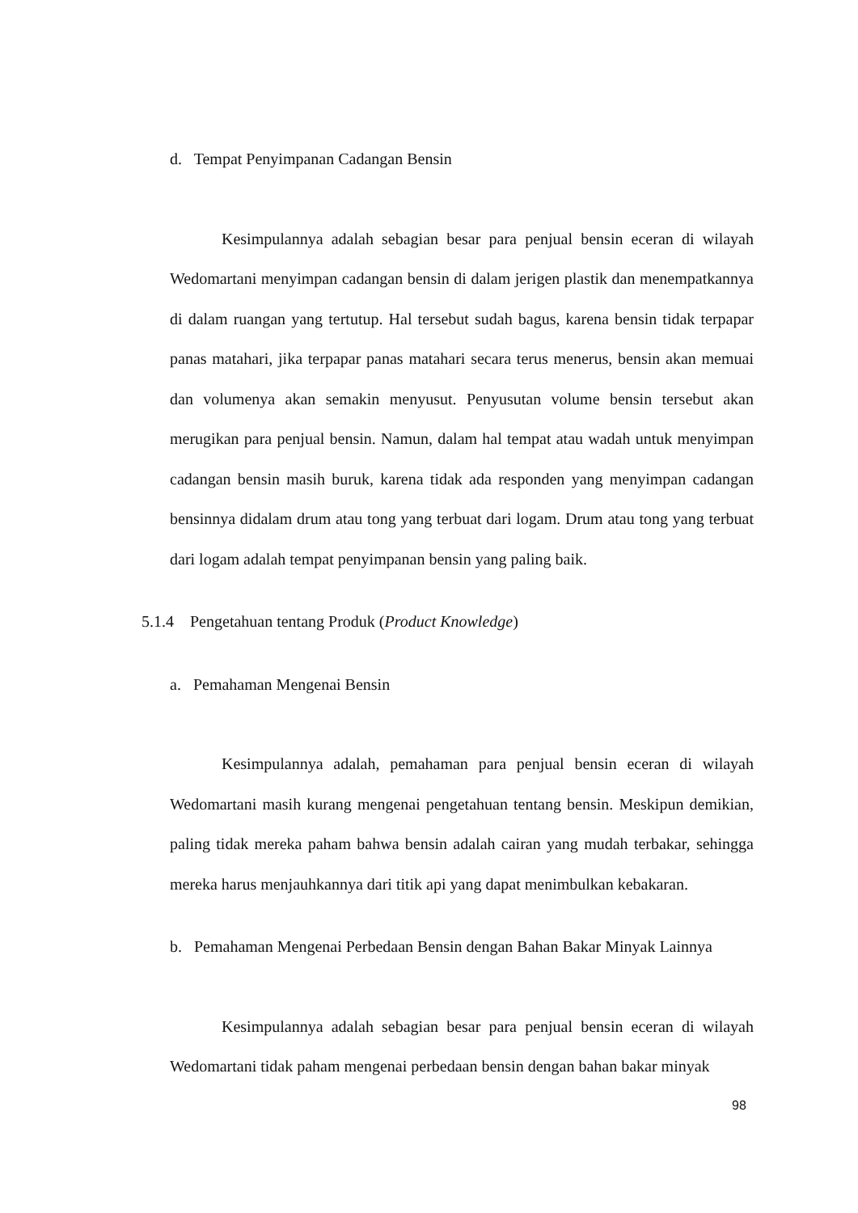d. Tempat Penyimpanan Cadangan Bensin
Kesimpulannya adalah sebagian besar para penjual bensin eceran di wilayah Wedomartani menyimpan cadangan bensin di dalam jerigen plastik dan menempatkannya di dalam ruangan yang tertutup. Hal tersebut sudah bagus, karena bensin tidak terpapar panas matahari, jika terpapar panas matahari secara terus menerus, bensin akan memuai dan volumenya akan semakin menyusut. Penyusutan volume bensin tersebut akan merugikan para penjual bensin. Namun, dalam hal tempat atau wadah untuk menyimpan cadangan bensin masih buruk, karena tidak ada responden yang menyimpan cadangan bensinnya didalam drum atau tong yang terbuat dari logam. Drum atau tong yang terbuat dari logam adalah tempat penyimpanan bensin yang paling baik.
5.1.4 Pengetahuan tentang Produk (Product Knowledge)
a. Pemahaman Mengenai Bensin
Kesimpulannya adalah, pemahaman para penjual bensin eceran di wilayah Wedomartani masih kurang mengenai pengetahuan tentang bensin. Meskipun demikian, paling tidak mereka paham bahwa bensin adalah cairan yang mudah terbakar, sehingga mereka harus menjauhkannya dari titik api yang dapat menimbulkan kebakaran.
b. Pemahaman Mengenai Perbedaan Bensin dengan Bahan Bakar Minyak Lainnya
Kesimpulannya adalah sebagian besar para penjual bensin eceran di wilayah Wedomartani tidak paham mengenai perbedaan bensin dengan bahan bakar minyak
98